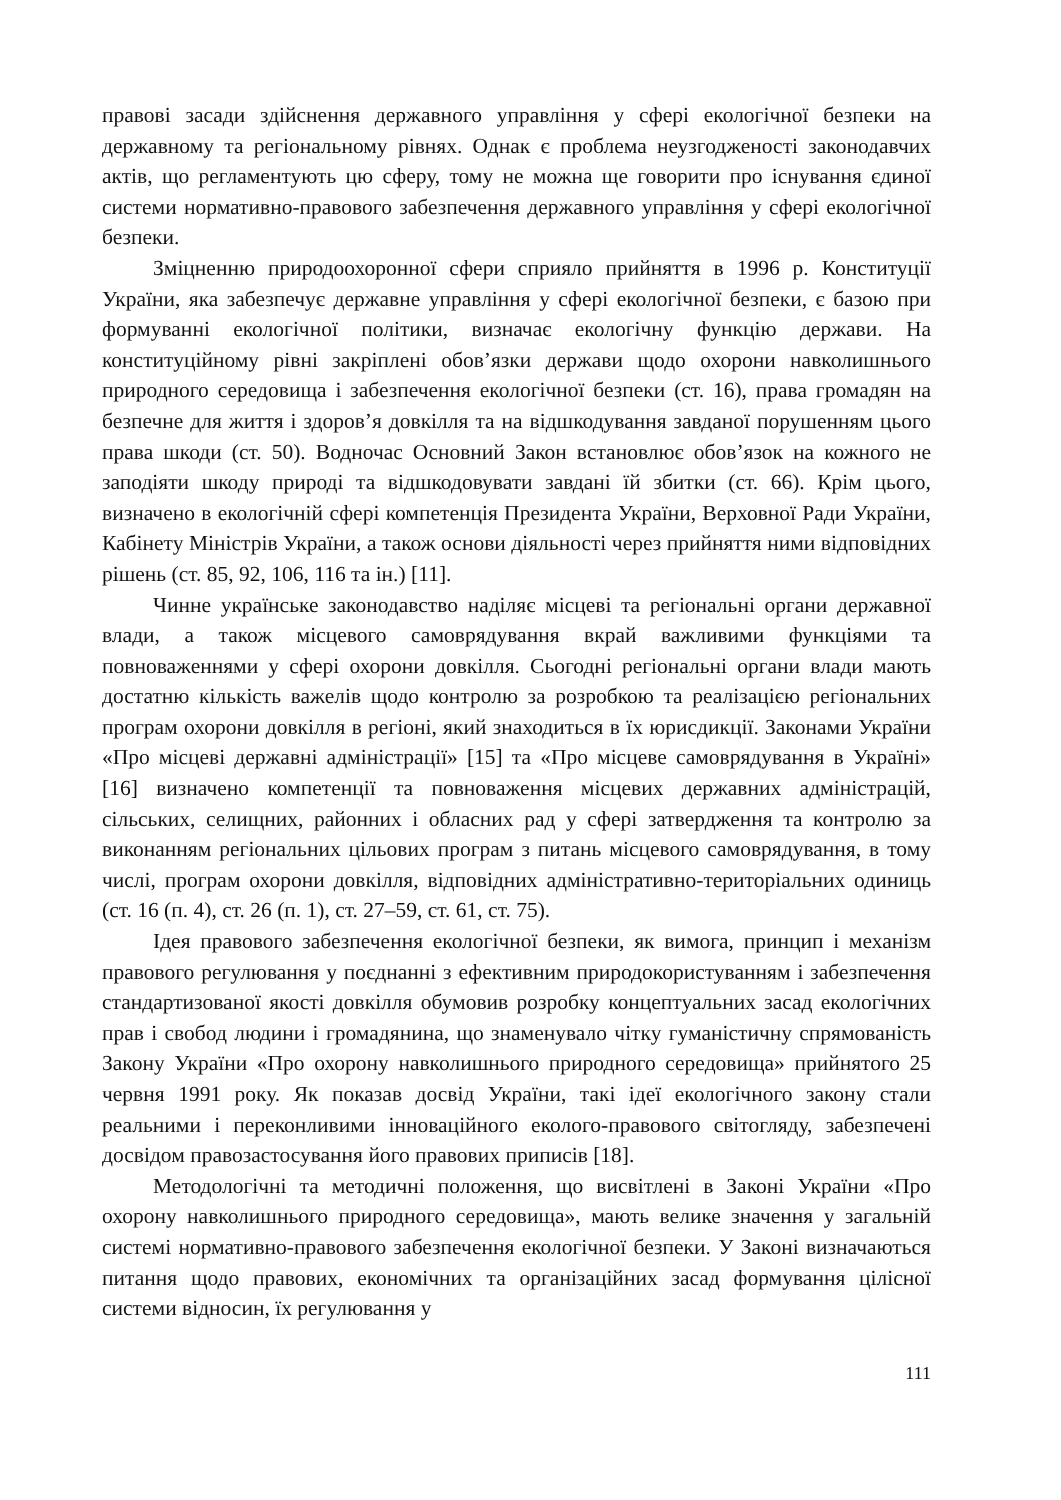правові засади здійснення державного управління у сфері екологічної безпеки на державному та регіональному рівнях. Однак є проблема неузгодженості законодавчих актів, що регламентують цю сферу, тому не можна ще говорити про існування єдиної системи нормативно-правового забезпечення державного управління у сфері екологічної безпеки.
Зміцненню природоохоронної сфери сприяло прийняття в 1996 р. Конституції України, яка забезпечує державне управління у сфері екологічної безпеки, є базою при формуванні екологічної політики, визначає екологічну функцію держави. На конституційному рівні закріплені обов’язки держави щодо охорони навколишнього природного середовища і забезпечення екологічної безпеки (ст. 16), права громадян на безпечне для життя і здоров’я довкілля та на відшкодування завданої порушенням цього права шкоди (ст. 50). Водночас Основний Закон встановлює обов’язок на кожного не заподіяти шкоду природі та відшкодовувати завдані їй збитки (ст. 66). Крім цього, визначено в екологічній сфері компетенція Президента України, Верховної Ради України, Кабінету Міністрів України, а також основи діяльності через прийняття ними відповідних рішень (ст. 85, 92, 106, 116 та ін.) [11].
Чинне українське законодавство наділяє місцеві та регіональні органи державної влади, а також місцевого самоврядування вкрай важливими функціями та повноваженнями у сфері охорони довкілля. Сьогодні регіональні органи влади мають достатню кількість важелів щодо контролю за розробкою та реалізацією регіональних програм охорони довкілля в регіоні, який знаходиться в їх юрисдикції. Законами України «Про місцеві державні адміністрації» [15] та «Про місцеве самоврядування в Україні» [16] визначено компетенції та повноваження місцевих державних адміністрацій, сільських, селищних, районних і обласних рад у сфері затвердження та контролю за виконанням регіональних цільових програм з питань місцевого самоврядування, в тому числі, програм охорони довкілля, відповідних адміністративно-територіальних одиниць (ст. 16 (п. 4), ст. 26 (п. 1), ст. 27–59, ст. 61, ст. 75).
Ідея правового забезпечення екологічної безпеки, як вимога, принцип і механізм правового регулювання у поєднанні з ефективним природокористуванням і забезпечення стандартизованої якості довкілля обумовив розробку концептуальних засад екологічних прав і свобод людини і громадянина, що знаменувало чітку гуманістичну спрямованість Закону України «Про охорону навколишнього природного середовища» прийнятого 25 червня 1991 року. Як показав досвід України, такі ідеї екологічного закону стали реальними і переконливими інноваційного еколого-правового світогляду, забезпечені досвідом правозастосування його правових приписів [18].
Методологічні та методичні положення, що висвітлені в Законі України «Про охорону навколишнього природного середовища», мають велике значення у загальній системі нормативно-правового забезпечення екологічної безпеки. У Законі визначаються питання щодо правових, економічних та організаційних засад формування цілісної системи відносин, їх регулювання у
111